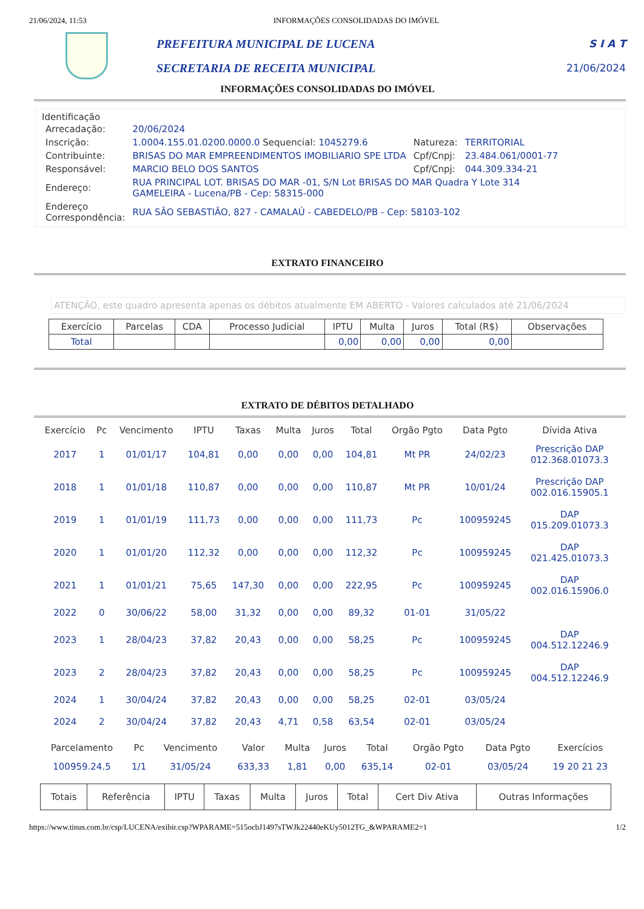21/06/2024, 11:53 INFORMAÇÕES CONSOLIDADAS DO IMÓVEL
PREFEITURA MUNICIPAL DE LUCENA
SECRETARIA DE RECEITA MUNICIPAL
S I A T
21/06/2024
INFORMAÇÕES CONSOLIDADAS DO IMÓVEL
Identificação
| Arrecadação: | 20/06/2024 | | |
| Inscrição: | 1.0004.155.01.0200.0000.0 Sequencial: 1045279.6 | Natureza: | TERRITORIAL |
| Contribuinte: | BRISAS DO MAR EMPREENDIMENTOS IMOBILIARIO SPE LTDA | Cpf/Cnpj: | 23.484.061/0001-77 |
| Responsável: | MARCIO BELO DOS SANTOS | Cpf/Cnpj: | 044.309.334-21 |
| Endereço: | RUA PRINCIPAL LOT. BRISAS DO MAR -01, S/N Lot BRISAS DO MAR Quadra Y Lote 314 GAMELEIRA - Lucena/PB - Cep: 58315-000 | | |
| Endereço Correspondência: | RUA SÃO SEBASTIÃO, 827 - CAMALAÚ - CABEDELO/PB - Cep: 58103-102 | | |
EXTRATO FINANCEIRO
ATENÇÃO, este quadro apresenta apenas os débitos atualmente EM ABERTO - Valores calculados até 21/06/2024
| Exercício | Parcelas | CDA | Processo Judicial | IPTU | Multa | Juros | Total (R$) | Observações |
| --- | --- | --- | --- | --- | --- | --- | --- | --- |
| Total | | | | 0,00 | 0,00 | 0,00 | 0,00 | |
EXTRATO DE DÉBITOS DETALHADO
| Exercício | Pc | Vencimento | IPTU | Taxas | Multa | Juros | Total | Orgão Pgto | Data Pgto | Dívida Ativa |
| --- | --- | --- | --- | --- | --- | --- | --- | --- | --- | --- |
| 2017 | 1 | 01/01/17 | 104,81 | 0,00 | 0,00 | 0,00 | 104,81 | Mt PR | 24/02/23 | Prescrição DAP 012.368.01073.3 |
| 2018 | 1 | 01/01/18 | 110,87 | 0,00 | 0,00 | 0,00 | 110,87 | Mt PR | 10/01/24 | Prescrição DAP 002.016.15905.1 |
| 2019 | 1 | 01/01/19 | 111,73 | 0,00 | 0,00 | 0,00 | 111,73 | Pc | 100959245 | DAP 015.209.01073.3 |
| 2020 | 1 | 01/01/20 | 112,32 | 0,00 | 0,00 | 0,00 | 112,32 | Pc | 100959245 | DAP 021.425.01073.3 |
| 2021 | 1 | 01/01/21 | 75,65 | 147,30 | 0,00 | 0,00 | 222,95 | Pc | 100959245 | DAP 002.016.15906.0 |
| 2022 | 0 | 30/06/22 | 58,00 | 31,32 | 0,00 | 0,00 | 89,32 | 01-01 | 31/05/22 | |
| 2023 | 1 | 28/04/23 | 37,82 | 20,43 | 0,00 | 0,00 | 58,25 | Pc | 100959245 | DAP 004.512.12246.9 |
| 2023 | 2 | 28/04/23 | 37,82 | 20,43 | 0,00 | 0,00 | 58,25 | Pc | 100959245 | DAP 004.512.12246.9 |
| 2024 | 1 | 30/04/24 | 37,82 | 20,43 | 0,00 | 0,00 | 58,25 | 02-01 | 03/05/24 | |
| 2024 | 2 | 30/04/24 | 37,82 | 20,43 | 4,71 | 0,58 | 63,54 | 02-01 | 03/05/24 | |
| Parcelamento | Pc | Vencimento | Valor | Multa | Juros | Total | Orgão Pgto | Data Pgto | Exercícios |
| --- | --- | --- | --- | --- | --- | --- | --- | --- | --- |
| 100959.24.5 | 1/1 | 31/05/24 | 633,33 | 1,81 | 0,00 | 635,14 | 02-01 | 03/05/24 | 19 20 21 23 |
| Totais | Referência | IPTU | Taxas | Multa | Juros | Total | Cert Div Ativa | Outras Informações |
| --- | --- | --- | --- | --- | --- | --- | --- | --- |
https://www.tinus.com.br/csp/LUCENA/exibir.csp?WPARAME=515ocbJ1497sTWJk22440eKUy5012TG_&WPARAME2=1 1/2